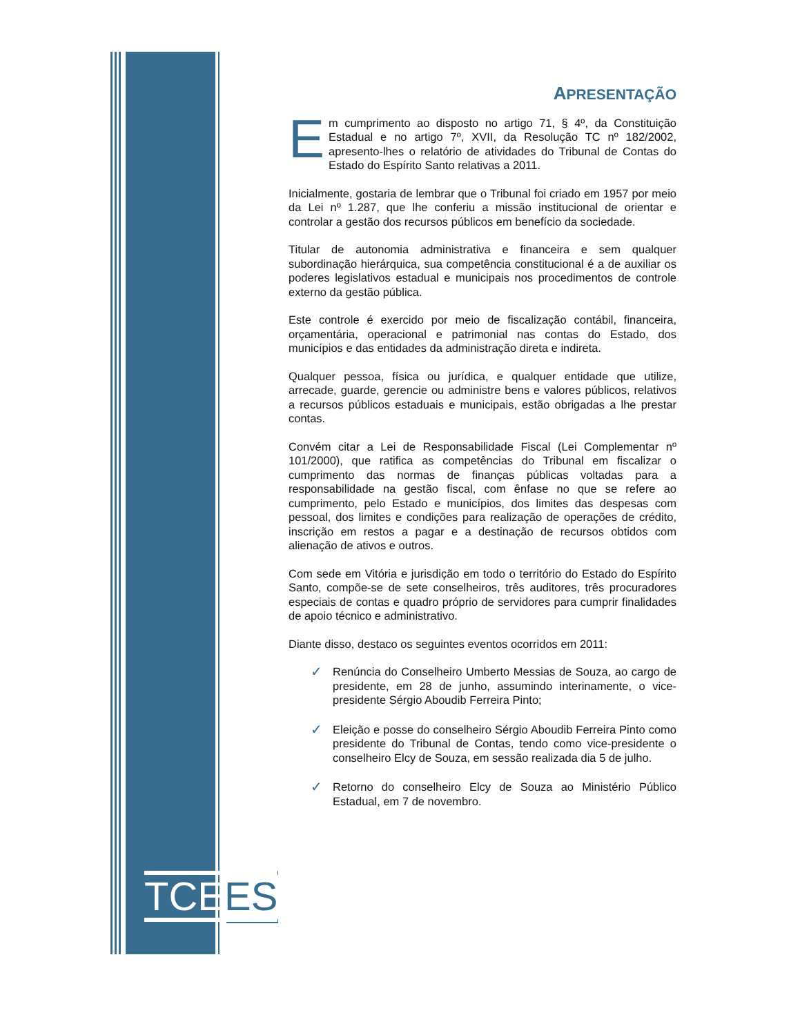TCEES
APRESENTAÇÃO
Em cumprimento ao disposto no artigo 71, § 4º, da Constituição Estadual e no artigo 7º, XVII, da Resolução TC nº 182/2002, apresento-lhes o relatório de atividades do Tribunal de Contas do Estado do Espírito Santo relativas a 2011.
Inicialmente, gostaria de lembrar que o Tribunal foi criado em 1957 por meio da Lei nº 1.287, que lhe conferiu a missão institucional de orientar e controlar a gestão dos recursos públicos em benefício da sociedade.
Titular de autonomia administrativa e financeira e sem qualquer subordinação hierárquica, sua competência constitucional é a de auxiliar os poderes legislativos estadual e municipais nos procedimentos de controle externo da gestão pública.
Este controle é exercido por meio de fiscalização contábil, financeira, orçamentária, operacional e patrimonial nas contas do Estado, dos municípios e das entidades da administração direta e indireta.
Qualquer pessoa, física ou jurídica, e qualquer entidade que utilize, arrecade, guarde, gerencie ou administre bens e valores públicos, relativos a recursos públicos estaduais e municipais, estão obrigadas a lhe prestar contas.
Convém citar a Lei de Responsabilidade Fiscal (Lei Complementar nº 101/2000), que ratifica as competências do Tribunal em fiscalizar o cumprimento das normas de finanças públicas voltadas para a responsabilidade na gestão fiscal, com ênfase no que se refere ao cumprimento, pelo Estado e municípios, dos limites das despesas com pessoal, dos limites e condições para realização de operações de crédito, inscrição em restos a pagar e a destinação de recursos obtidos com alienação de ativos e outros.
Com sede em Vitória e jurisdição em todo o território do Estado do Espírito Santo, compõe-se de sete conselheiros, três auditores, três procuradores especiais de contas e quadro próprio de servidores para cumprir finalidades de apoio técnico e administrativo.
Diante disso, destaco os seguintes eventos ocorridos em 2011:
✓ Renúncia do Conselheiro Umberto Messias de Souza, ao cargo de presidente, em 28 de junho, assumindo interinamente, o vice-presidente Sérgio Aboudib Ferreira Pinto;
✓ Eleição e posse do conselheiro Sérgio Aboudib Ferreira Pinto como presidente do Tribunal de Contas, tendo como vice-presidente o conselheiro Elcy de Souza, em sessão realizada dia 5 de julho.
✓ Retorno do conselheiro Elcy de Souza ao Ministério Público Estadual, em 7 de novembro.